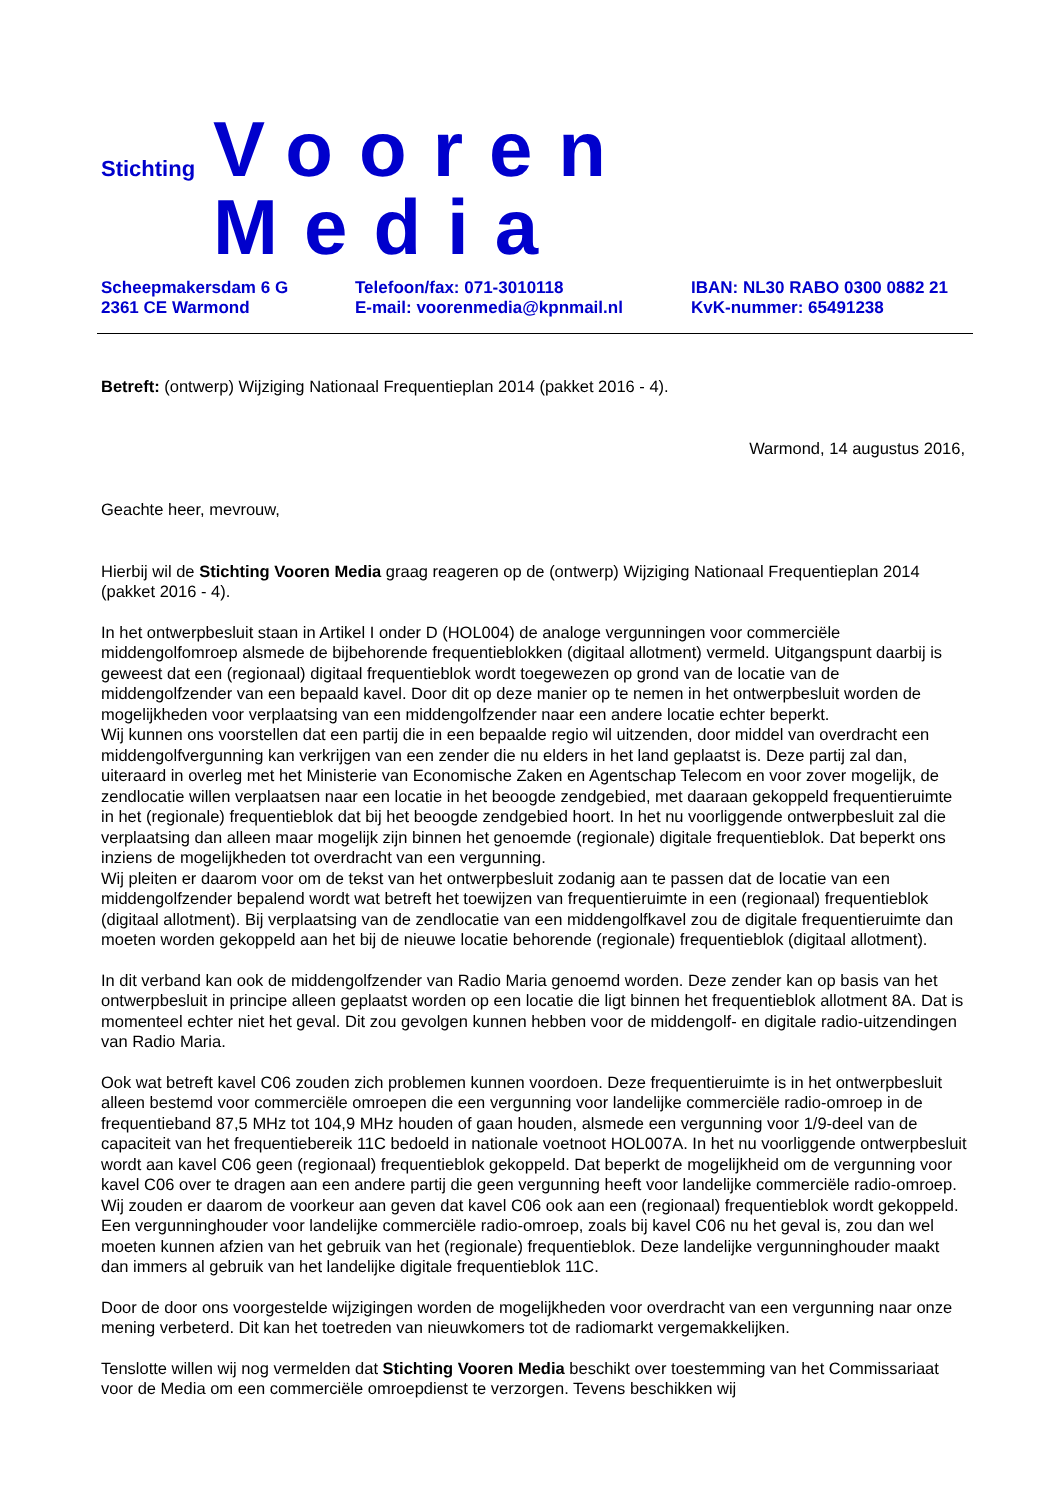Stichting Vooren Media
Scheepmakersdam 6 G
2361 CE Warmond
Telefoon/fax: 071-3010118
E-mail: voorenmedia@kpnmail.nl
IBAN: NL30 RABO 0300 0882 21
KvK-nummer: 65491238
Betreft: (ontwerp) Wijziging Nationaal Frequentieplan 2014 (pakket 2016 - 4).
Warmond, 14 augustus 2016,
Geachte heer, mevrouw,
Hierbij wil de Stichting Vooren Media graag reageren op de (ontwerp) Wijziging Nationaal Frequentieplan 2014 (pakket 2016 - 4).
In het ontwerpbesluit staan in Artikel I onder D (HOL004) de analoge vergunningen voor commerciële middengolfomroep alsmede de bijbehorende frequentieblokken (digitaal allotment) vermeld. Uitgangspunt daarbij is geweest dat een (regionaal) digitaal frequentieblok wordt toegewezen op grond van de locatie van de middengolfzender van een bepaald kavel. Door dit op deze manier op te nemen in het ontwerpbesluit worden de mogelijkheden voor verplaatsing van een middengolfzender naar een andere locatie echter beperkt.
Wij kunnen ons voorstellen dat een partij die in een bepaalde regio wil uitzenden, door middel van overdracht een middengolfvergunning kan verkrijgen van een zender die nu elders in het land geplaatst is. Deze partij zal dan, uiteraard in overleg met het Ministerie van Economische Zaken en Agentschap Telecom en voor zover mogelijk, de zendlocatie willen verplaatsen naar een locatie in het beoogde zendgebied, met daaraan gekoppeld frequentieruimte in het (regionale) frequentieblok dat bij het beoogde zendgebied hoort. In het nu voorliggende ontwerpbesluit zal die verplaatsing dan alleen maar mogelijk zijn binnen het genoemde (regionale) digitale frequentieblok. Dat beperkt ons inziens de mogelijkheden tot overdracht van een vergunning.
Wij pleiten er daarom voor om de tekst van het ontwerpbesluit zodanig aan te passen dat de locatie van een middengolfzender bepalend wordt wat betreft het toewijzen van frequentieruimte in een (regionaal) frequentieblok (digitaal allotment). Bij verplaatsing van de zendlocatie van een middengolfkavel zou de digitale frequentieruimte dan moeten worden gekoppeld aan het bij de nieuwe locatie behorende (regionale) frequentieblok (digitaal allotment).
In dit verband kan ook de middengolfzender van Radio Maria genoemd worden. Deze zender kan op basis van het ontwerpbesluit in principe alleen geplaatst worden op een locatie die ligt binnen het frequentieblok allotment 8A. Dat is momenteel echter niet het geval. Dit zou gevolgen kunnen hebben voor de middengolf- en digitale radio-uitzendingen van Radio Maria.
Ook wat betreft kavel C06 zouden zich problemen kunnen voordoen. Deze frequentieruimte is in het ontwerpbesluit alleen bestemd voor commerciële omroepen die een vergunning voor landelijke commerciële radio-omroep in de frequentieband 87,5 MHz tot 104,9 MHz houden of gaan houden, alsmede een vergunning voor 1/9-deel van de capaciteit van het frequentiebereik 11C bedoeld in nationale voetnoot HOL007A. In het nu voorliggende ontwerpbesluit wordt aan kavel C06 geen (regionaal) frequentieblok gekoppeld. Dat beperkt de mogelijkheid om de vergunning voor kavel C06 over te dragen aan een andere partij die geen vergunning heeft voor landelijke commerciële radio-omroep.
Wij zouden er daarom de voorkeur aan geven dat kavel C06 ook aan een (regionaal) frequentieblok wordt gekoppeld. Een vergunninghouder voor landelijke commerciële radio-omroep, zoals bij kavel C06 nu het geval is, zou dan wel moeten kunnen afzien van het gebruik van het (regionale) frequentieblok. Deze landelijke vergunninghouder maakt dan immers al gebruik van het landelijke digitale frequentieblok 11C.
Door de door ons voorgestelde wijzigingen worden de mogelijkheden voor overdracht van een vergunning naar onze mening verbeterd. Dit kan het toetreden van nieuwkomers tot de radiomarkt vergemakkelijken.
Tenslotte willen wij nog vermelden dat Stichting Vooren Media beschikt over toestemming van het Commissariaat voor de Media om een commerciële omroepdienst te verzorgen. Tevens beschikken wij